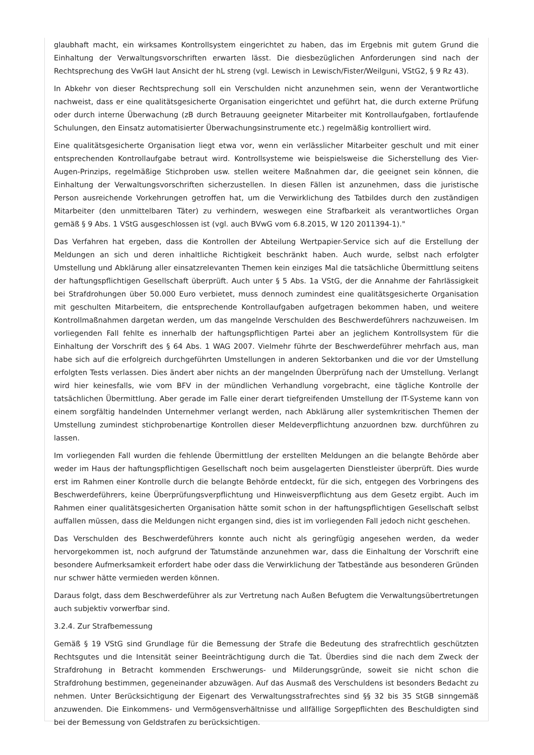glaubhaft macht, ein wirksames Kontrollsystem eingerichtet zu haben, das im Ergebnis mit gutem Grund die Einhaltung der Verwaltungsvorschriften erwarten lässt. Die diesbezüglichen Anforderungen sind nach der Rechtsprechung des VwGH laut Ansicht der hL streng (vgl. Lewisch in Lewisch/Fister/Weilguni, VStG2, § 9 Rz 43).
In Abkehr von dieser Rechtsprechung soll ein Verschulden nicht anzunehmen sein, wenn der Verantwortliche nachweist, dass er eine qualitätsgesicherte Organisation eingerichtet und geführt hat, die durch externe Prüfung oder durch interne Überwachung (zB durch Betrauung geeigneter Mitarbeiter mit Kontrollaufgaben, fortlaufende Schulungen, den Einsatz automatisierter Überwachungsinstrumente etc.) regelmäßig kontrolliert wird.
Eine qualitätsgesicherte Organisation liegt etwa vor, wenn ein verlässlicher Mitarbeiter geschult und mit einer entsprechenden Kontrollaufgabe betraut wird. Kontrollsysteme wie beispielsweise die Sicherstellung des Vier-Augen-Prinzips, regelmäßige Stichproben usw. stellen weitere Maßnahmen dar, die geeignet sein können, die Einhaltung der Verwaltungsvorschriften sicherzustellen. In diesen Fällen ist anzunehmen, dass die juristische Person ausreichende Vorkehrungen getroffen hat, um die Verwirklichung des Tatbildes durch den zuständigen Mitarbeiter (den unmittelbaren Täter) zu verhindern, weswegen eine Strafbarkeit als verantwortliches Organ gemäß § 9 Abs. 1 VStG ausgeschlossen ist (vgl. auch BVwG vom 6.8.2015, W 120 2011394-1)."
Das Verfahren hat ergeben, dass die Kontrollen der Abteilung Wertpapier-Service sich auf die Erstellung der Meldungen an sich und deren inhaltliche Richtigkeit beschränkt haben. Auch wurde, selbst nach erfolgter Umstellung und Abklärung aller einsatzrelevanten Themen kein einziges Mal die tatsächliche Übermittlung seitens der haftungspflichtigen Gesellschaft überprüft. Auch unter § 5 Abs. 1a VStG, der die Annahme der Fahrlässigkeit bei Strafdrohungen über 50.000 Euro verbietet, muss dennoch zumindest eine qualitätsgesicherte Organisation mit geschulten Mitarbeitern, die entsprechende Kontrollaufgaben aufgetragen bekommen haben, und weitere Kontrollmaßnahmen dargetan werden, um das mangelnde Verschulden des Beschwerdeführers nachzuweisen. Im vorliegenden Fall fehlte es innerhalb der haftungspflichtigen Partei aber an jeglichem Kontrollsystem für die Einhaltung der Vorschrift des § 64 Abs. 1 WAG 2007. Vielmehr führte der Beschwerdeführer mehrfach aus, man habe sich auf die erfolgreich durchgeführten Umstellungen in anderen Sektorbanken und die vor der Umstellung erfolgten Tests verlassen. Dies ändert aber nichts an der mangelnden Überprüfung nach der Umstellung. Verlangt wird hier keinesfalls, wie vom BFV in der mündlichen Verhandlung vorgebracht, eine tägliche Kontrolle der tatsächlichen Übermittlung. Aber gerade im Falle einer derart tiefgreifenden Umstellung der IT-Systeme kann von einem sorgfältig handelnden Unternehmer verlangt werden, nach Abklärung aller systemkritischen Themen der Umstellung zumindest stichprobenartige Kontrollen dieser Meldeverpflichtung anzuordnen bzw. durchführen zu lassen.
Im vorliegenden Fall wurden die fehlende Übermittlung der erstellten Meldungen an die belangte Behörde aber weder im Haus der haftungspflichtigen Gesellschaft noch beim ausgelagerten Dienstleister überprüft. Dies wurde erst im Rahmen einer Kontrolle durch die belangte Behörde entdeckt, für die sich, entgegen des Vorbringens des Beschwerdeführers, keine Überprüfungsverpflichtung und Hinweisverpflichtung aus dem Gesetz ergibt. Auch im Rahmen einer qualitätsgesicherten Organisation hätte somit schon in der haftungspflichtigen Gesellschaft selbst auffallen müssen, dass die Meldungen nicht ergangen sind, dies ist im vorliegenden Fall jedoch nicht geschehen.
Das Verschulden des Beschwerdeführers konnte auch nicht als geringfügig angesehen werden, da weder hervorgekommen ist, noch aufgrund der Tatumstände anzunehmen war, dass die Einhaltung der Vorschrift eine besondere Aufmerksamkeit erfordert habe oder dass die Verwirklichung der Tatbestände aus besonderen Gründen nur schwer hätte vermieden werden können.
Daraus folgt, dass dem Beschwerdeführer als zur Vertretung nach Außen Befugtem die Verwaltungsübertretungen auch subjektiv vorwerfbar sind.
3.2.4. Zur Strafbemessung
Gemäß § 19 VStG sind Grundlage für die Bemessung der Strafe die Bedeutung des strafrechtlich geschützten Rechtsgutes und die Intensität seiner Beeinträchtigung durch die Tat. Überdies sind die nach dem Zweck der Strafdrohung in Betracht kommenden Erschwerungs- und Milderungsgründe, soweit sie nicht schon die Strafdrohung bestimmen, gegeneinander abzuwägen. Auf das Ausmaß des Verschuldens ist besonders Bedacht zu nehmen. Unter Berücksichtigung der Eigenart des Verwaltungsstrafrechtes sind §§ 32 bis 35 StGB sinngemäß anzuwenden. Die Einkommens- und Vermögensverhältnisse und allfällige Sorgepflichten des Beschuldigten sind bei der Bemessung von Geldstrafen zu berücksichtigen.